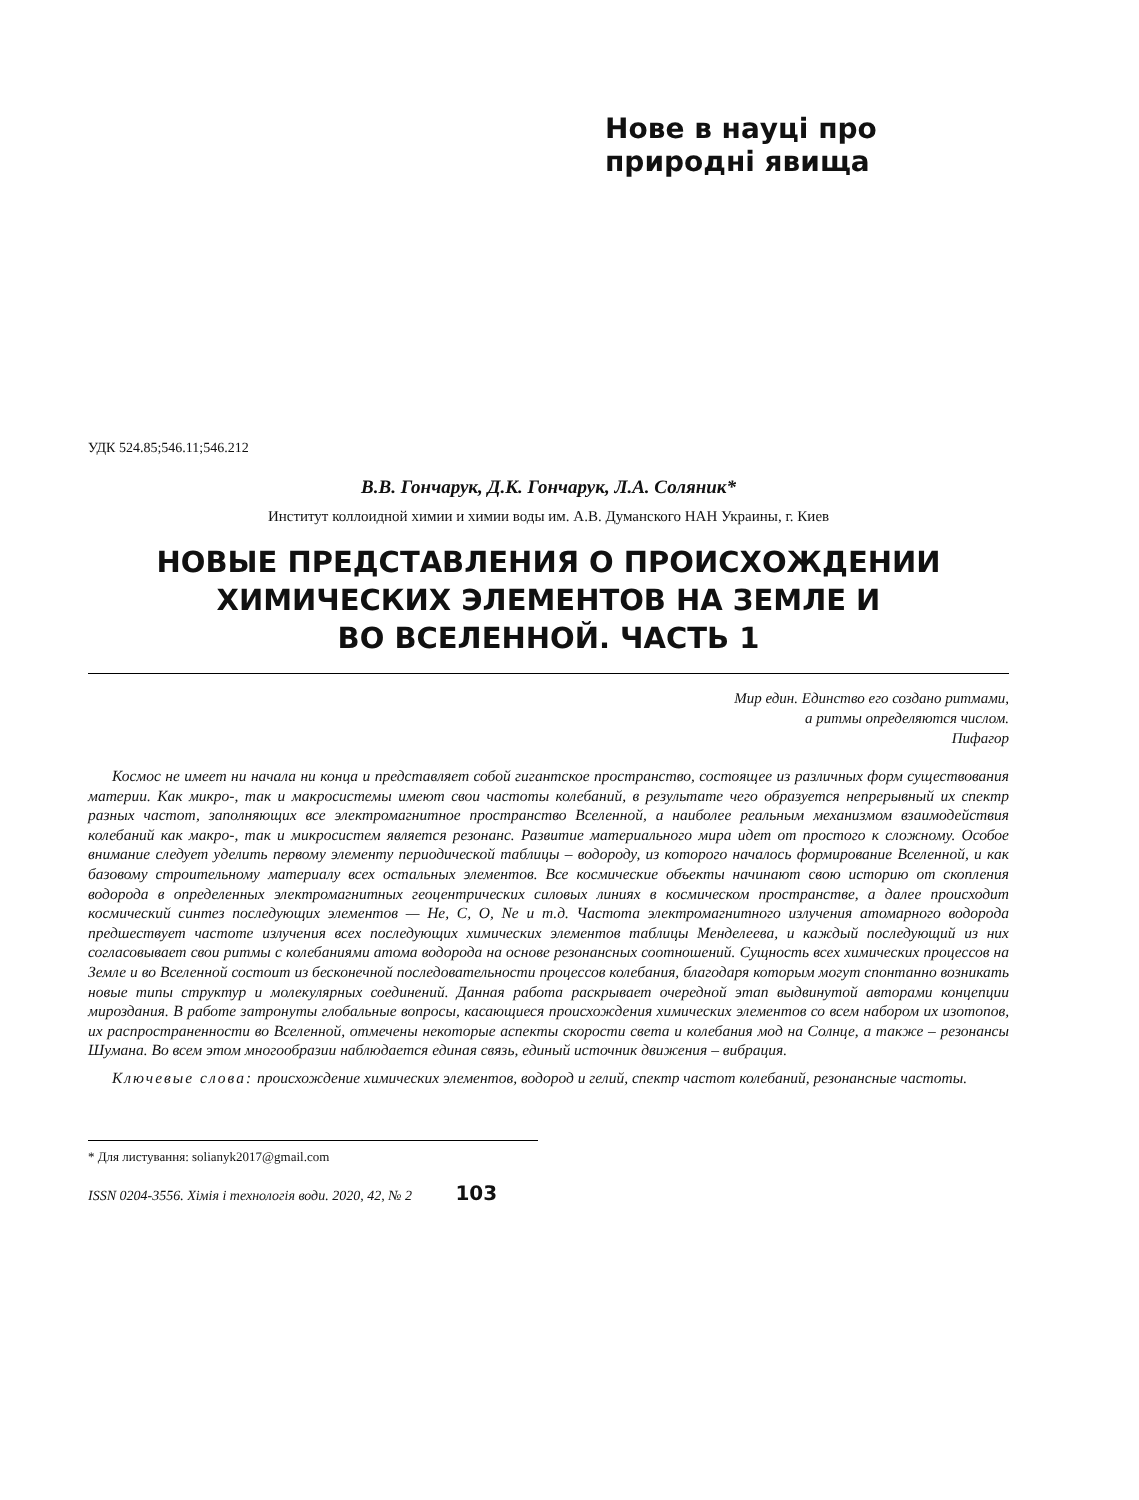Нове в науці про
природні явища
УДК 524.85;546.11;546.212
В.В. Гончарук, Д.К. Гончарук, Л.А. Соляник*
Институт коллоидной химии и химии воды им. А.В. Думанского НАН Украины, г. Киев
НОВЫЕ ПРЕДСТАВЛЕНИЯ О ПРОИСХОЖДЕНИИ
ХИМИЧЕСКИХ ЭЛЕМЕНТОВ НА ЗЕМЛЕ И
ВО ВСЕЛЕННОЙ. ЧАСТЬ 1
Мир един. Единство его создано ритмами,
а ритмы определяются числом.
Пифагор
Космос не имеет ни начала ни конца и представляет собой гигантское пространство, состоящее из различных форм существования материи. Как микро-, так и макросистемы имеют свои частоты колебаний, в результате чего образуется непрерывный их спектр разных частот, заполняющих все электромагнитное пространство Вселенной, а наиболее реальным механизмом взаимодействия колебаний как макро-, так и микросистем является резонанс. Развитие материального мира идет от простого к сложному. Особое внимание следует уделить первому элементу периодической таблицы – водороду, из которого началось формирование Вселенной, и как базовому строительному материалу всех остальных элементов. Все космические объекты начинают свою историю от скопления водорода в определенных электромагнитных геоцентрических силовых линиях в космическом пространстве, а далее происходит космический синтез последующих элементов — He, C, O, Ne и т.д. Частота электромагнитного излучения атомарного водорода предшествует частоте излучения всех последующих химических элементов таблицы Менделеева, и каждый последующий из них согласовывает свои ритмы с колебаниями атома водорода на основе резонансных соотношений. Сущность всех химических процессов на Земле и во Вселенной состоит из бесконечной последовательности процессов колебания, благодаря которым могут спонтанно возникать новые типы структур и молекулярных соединений. Данная работа раскрывает очередной этап выдвинутой авторами концепции мироздания. В работе затронуты глобальные вопросы, касающиеся происхождения химических элементов со всем набором их изотопов, их распространенности во Вселенной, отмечены некоторые аспекты скорости света и колебания мод на Солнце, а также – резонансы Шумана. Во всем этом многообразии наблюдается единая связь, единый источник движения – вибрация.
Ключевые слова: происхождение химических элементов, водород и гелий, спектр частот колебаний, резонансные частоты.
* Для листування: solianyk2017@gmail.com
ISSN 0204-3556. Хімія і технологія води. 2020, 42, № 2 103